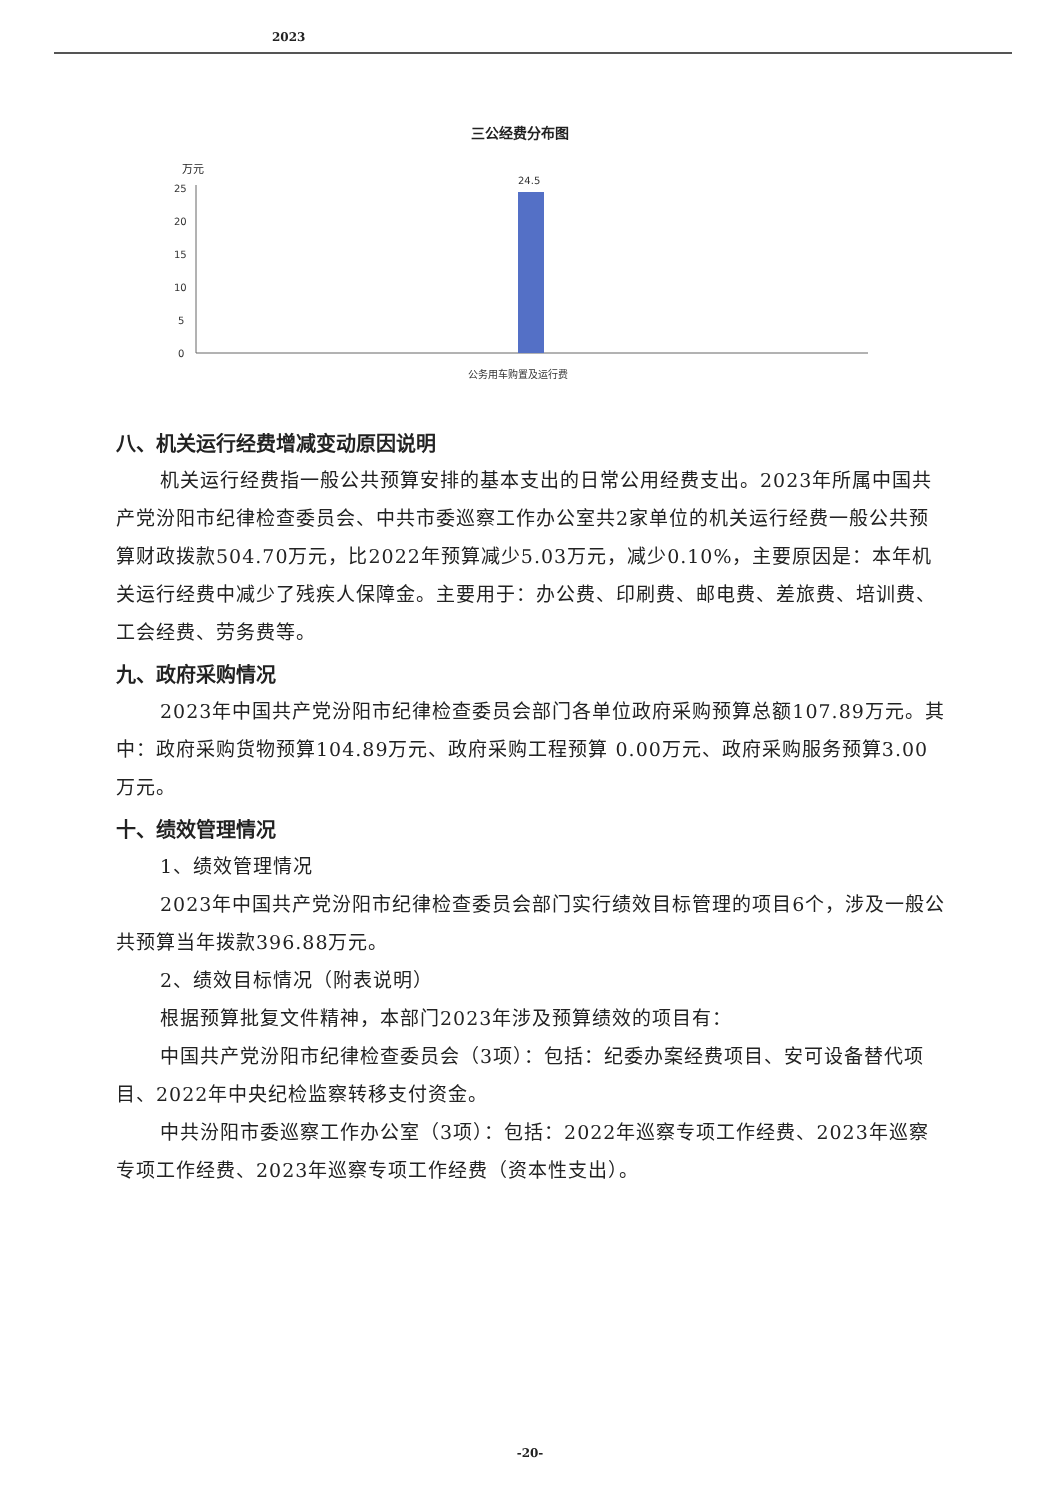2023
三公经费分布图
万元
25
20
15
10
5
0
24.5
公务用车购置及运行费
八、机关运行经费增减变动原因说明
机关运行经费指一般公共预算安排的基本支出的日常公用经费支出。2023年所属中国共产党汾阳市纪律检查委员会、中共市委巡察工作办公室共2家单位的机关运行经费一般公共预算财政拨款504.70万元，比2022年预算减少5.03万元，减少0.10%，主要原因是：本年机关运行经费中减少了残疾人保障金。主要用于：办公费、印刷费、邮电费、差旅费、培训费、工会经费、劳务费等。
九、政府采购情况
2023年中国共产党汾阳市纪律检查委员会部门各单位政府采购预算总额107.89万元。其中：政府采购货物预算104.89万元、政府采购工程预算 0.00万元、政府采购服务预算3.00万元。
十、绩效管理情况
1、绩效管理情况
2023年中国共产党汾阳市纪律检查委员会部门实行绩效目标管理的项目6个，涉及一般公共预算当年拨款396.88万元。
2、绩效目标情况（附表说明）
根据预算批复文件精神，本部门2023年涉及预算绩效的项目有：
中国共产党汾阳市纪律检查委员会（3项）：包括：纪委办案经费项目、安可设备替代项目、2022年中央纪检监察转移支付资金。
中共汾阳市委巡察工作办公室（3项）：包括：2022年巡察专项工作经费、2023年巡察专项工作经费、2023年巡察专项工作经费（资本性支出）。
-20-